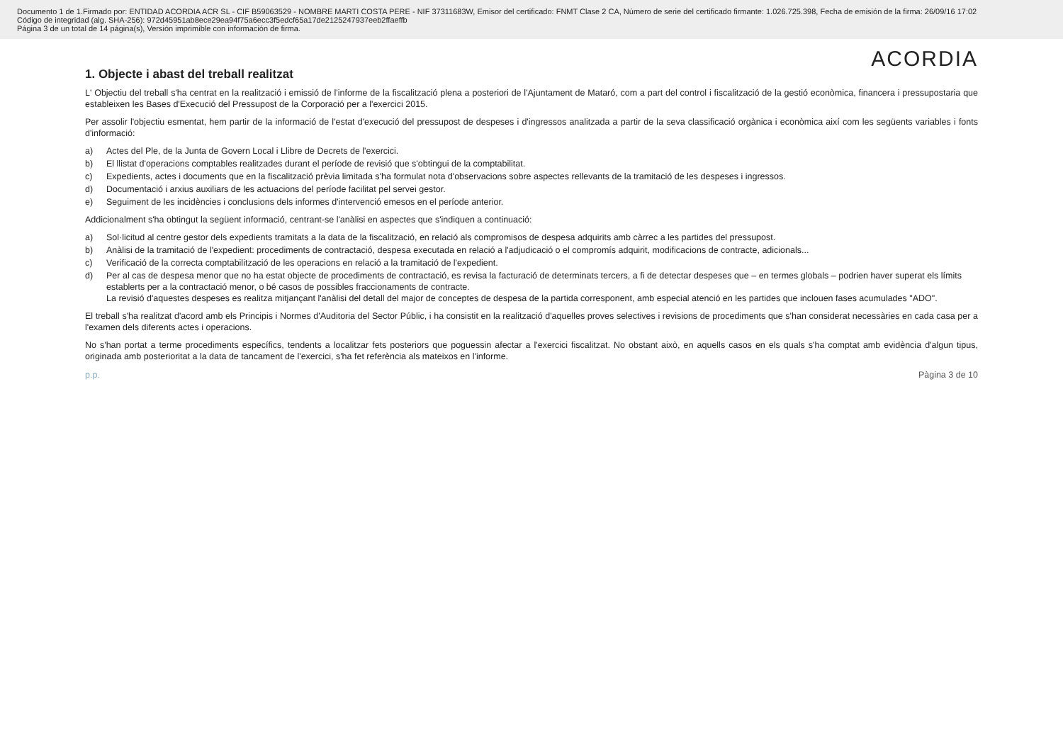Documento 1 de 1.Firmado por: ENTIDAD ACORDIA ACR SL - CIF B59063529 - NOMBRE MARTI COSTA PERE - NIF 37311683W, Emisor del certificado: FNMT Clase 2 CA, Número de serie del certificado firmante: 1.026.725.398, Fecha de emisión de la firma: 26/09/16 17:02
Código de integridad (alg. SHA-256): 972d45951ab8ece29ea94f75a6ecc3f5edcf65a17de2125247937eeb2ffaeffb
Página 3 de un total de 14 página(s), Versión imprimible con información de firma.
ACORDIA
1. Objecte i abast del treball realitzat
L' Objectiu del treball s'ha centrat en la realització i emissió de l'informe de la fiscalització plena a posteriori de l'Ajuntament de Mataró, com a part del control i fiscalització de la gestió econòmica, financera i pressupostaria que estableixen les Bases d'Execució del Pressupost de la Corporació per a l'exercici 2015.
Per assolir l'objectiu esmentat, hem partir de la informació de l'estat d'execució del pressupost de despeses i d'ingressos analitzada a partir de la seva classificació orgànica i econòmica així com les següents variables i fonts d'informació:
a) Actes del Ple, de la Junta de Govern Local i Llibre de Decrets de l'exercici.
b) El llistat d'operacions comptables realitzades durant el període de revisió que s'obtingui de la comptabilitat.
c) Expedients, actes i documents que en la fiscalització prèvia limitada s'ha formulat nota d'observacions sobre aspectes rellevants de la tramitació de les despeses i ingressos.
d) Documentació i arxius auxiliars de les actuacions del període facilitat pel servei gestor.
e) Seguiment de les incidències i conclusions dels informes d'intervenció emesos en el període anterior.
Addicionalment s'ha obtingut la següent informació, centrant-se l'anàlisi en aspectes que s'indiquen a continuació:
a) Sol·licitud al centre gestor dels expedients tramitats a la data de la fiscalització, en relació als compromisos de despesa adquirits amb càrrec a les partides del pressupost.
b) Anàlisi de la tramitació de l'expedient: procediments de contractació, despesa executada en relació a l'adjudicació o el compromís adquirit, modificacions de contracte, adicionals...
c) Verificació de la correcta comptabilització de les operacions en relació a la tramitació de l'expedient.
d) Per al cas de despesa menor que no ha estat objecte de procediments de contractació, es revisa la facturació de determinats tercers, a fi de detectar despeses que – en termes globals – podrien haver superat els límits establerts per a la contractació menor, o bé casos de possibles fraccionaments de contracte.
La revisió d'aquestes despeses es realitza mitjançant l'anàlisi del detall del major de conceptes de despesa de la partida corresponent, amb especial atenció en les partides que inclouen fases acumulades "ADO".
El treball s'ha realitzat d'acord amb els Principis i Normes d'Auditoria del Sector Públic, i ha consistit en la realització d'aquelles proves selectives i revisions de procediments que s'han considerat necessàries en cada casa per a l'examen dels diferents actes i operacions.
No s'han portat a terme procediments específics, tendents a localitzar fets posteriors que poguessin afectar a l'exercici fiscalitzat. No obstant això, en aquells casos en els quals s'ha comptat amb evidència d'algun tipus, originada amb posterioritat a la data de tancament de l'exercici, s'ha fet referència als mateixos en l'informe.
p.p. Pàgina 3 de 10